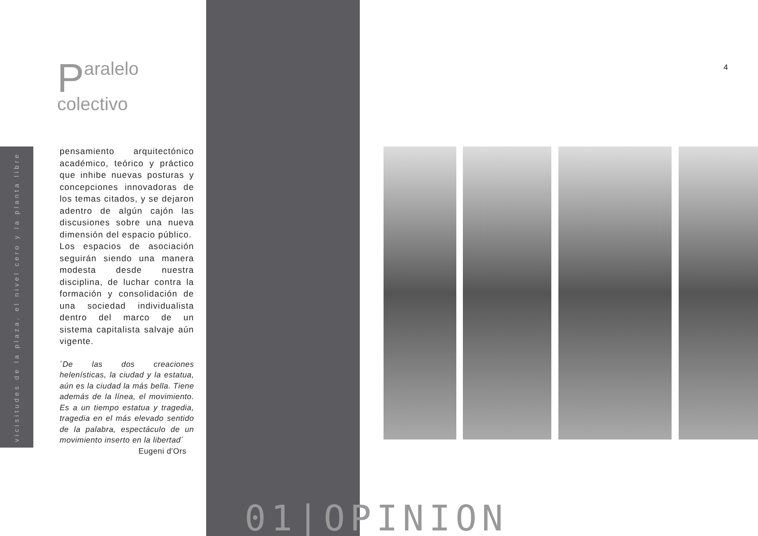vicisitudes de la plaza, el nivel cero y la planta libre
Paralelo
colectivo
pensamiento arquitectónico académico, teórico y práctico que inhibe nuevas posturas y concepciones innovadoras de los temas citados, y se dejaron adentro de algún cajón las discusiones sobre una nueva dimensión del espacio público.
Los espacios de asociación seguirán siendo una manera modesta desde nuestra disciplina, de luchar contra la formación y consolidación de una sociedad individualista dentro del marco de un sistema capitalista salvaje aún vigente.
´De las dos creaciones helenísticas, la ciudad y la estatua, aún es la ciudad la más bella. Tiene además de la línea, el movimiento. Es a un tiempo estatua y tragedia, tragedia en el más elevado sentido de la palabra, espectáculo de un movimiento inserto en la libertad´
Eugeni d'Ors
4
01|OPINION